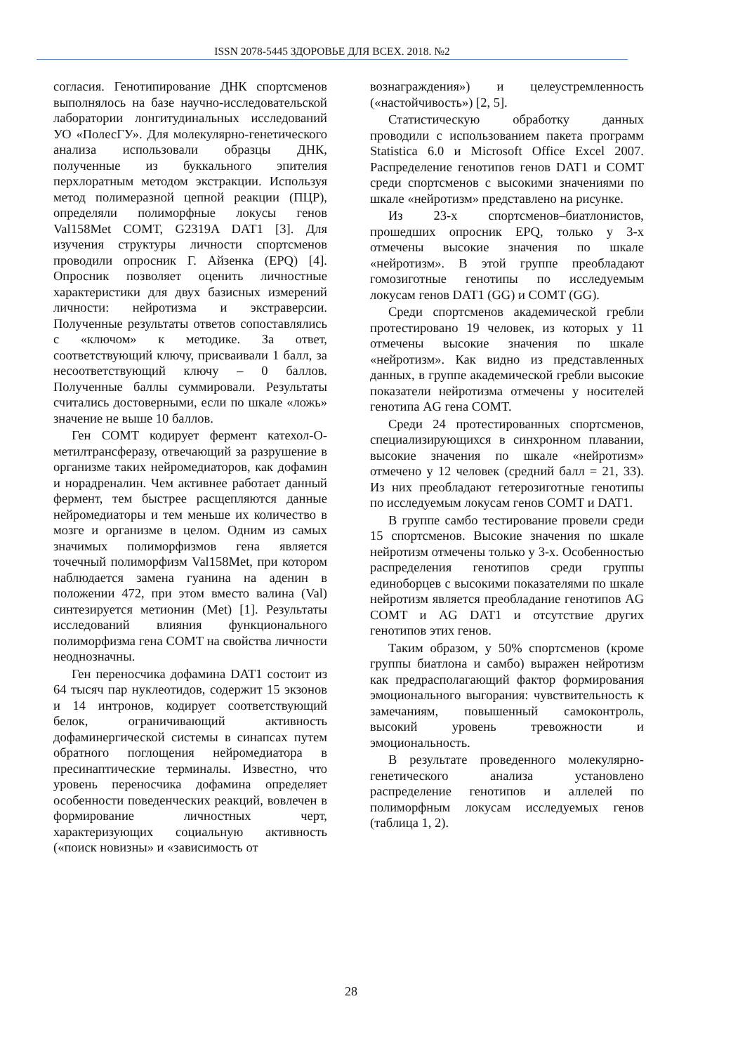ISSN 2078-5445 ЗДОРОВЬЕ ДЛЯ ВСЕХ. 2018. №2
согласия. Генотипирование ДНК спортсменов выполнялось на базе научно-исследовательской лаборатории лонгитудинальных исследований УО «ПолесГУ». Для молекулярно-генетического анализа использовали образцы ДНК, полученные из буккального эпителия перхлоратным методом экстракции. Используя метод полимеразной цепной реакции (ПЦР), определяли полиморфные локусы генов Val158Met COMT, G2319A DAT1 [3]. Для изучения структуры личности спортсменов проводили опросник Г. Айзенка (EPQ) [4]. Опросник позволяет оценить личностные характеристики для двух базисных измерений личности: нейротизма и экстраверсии. Полученные результаты ответов сопоставлялись с «ключом» к методике. За ответ, соответствующий ключу, присваивали 1 балл, за несоответствующий ключу – 0 баллов. Полученные баллы суммировали. Результаты считались достоверными, если по шкале «ложь» значение не выше 10 баллов.
Ген COMT кодирует фермент катехол-О-метилтрансферазу, отвечающий за разрушение в организме таких нейромедиаторов, как дофамин и норадреналин. Чем активнее работает данный фермент, тем быстрее расщепляются данные нейромедиаторы и тем меньше их количество в мозге и организме в целом. Одним из самых значимых полиморфизмов гена является точечный полиморфизм Val158Met, при котором наблюдается замена гуанина на аденин в положении 472, при этом вместо валина (Val) синтезируется метионин (Met) [1]. Результаты исследований влияния функционального полиморфизма гена COMT на свойства личности неоднозначны.
Ген переносчика дофамина DAT1 состоит из 64 тысяч пар нуклеотидов, содержит 15 экзонов и 14 интронов, кодирует соответствующий белок, ограничивающий активность дофаминергической системы в синапсах путем обратного поглощения нейромедиатора в пресинаптические терминалы. Известно, что уровень переносчика дофамина определяет особенности поведенческих реакций, вовлечен в формирование личностных черт, характеризующих социальную активность («поиск новизны» и «зависимость от
вознаграждения») и целеустремленность («настойчивость») [2, 5].
Статистическую обработку данных проводили с использованием пакета программ Statistica 6.0 и Microsoft Office Excel 2007. Распределение генотипов генов DAT1 и COMT среди спортсменов с высокими значениями по шкале «нейротизм» представлено на рисунке.
Из 23-х спортсменов–биатлонистов, прошедших опросник EPQ, только у 3-х отмечены высокие значения по шкале «нейротизм». В этой группе преобладают гомозиготные генотипы по исследуемым локусам генов DAT1 (GG) и COMT (GG).
Среди спортсменов академической гребли протестировано 19 человек, из которых у 11 отмечены высокие значения по шкале «нейротизм». Как видно из представленных данных, в группе академической гребли высокие показатели нейротизма отмечены у носителей генотипа AG гена COMT.
Среди 24 протестированных спортсменов, специализирующихся в синхронном плавании, высокие значения по шкале «нейротизм» отмечено у 12 человек (средний балл = 21, 33). Из них преобладают гетерозиготные генотипы по исследуемым локусам генов COMT и DAT1.
В группе самбо тестирование провели среди 15 спортсменов. Высокие значения по шкале нейротизм отмечены только у 3-х. Особенностью распределения генотипов среди группы единоборцев с высокими показателями по шкале нейротизм является преобладание генотипов AG COMT и AG DAT1 и отсутствие других генотипов этих генов.
Таким образом, у 50% спортсменов (кроме группы биатлона и самбо) выражен нейротизм как предрасполагающий фактор формирования эмоционального выгорания: чувствительность к замечаниям, повышенный самоконтроль, высокий уровень тревожности и эмоциональность.
В результате проведенного молекулярно-генетического анализа установлено распределение генотипов и аллелей по полиморфным локусам исследуемых генов (таблица 1, 2).
28